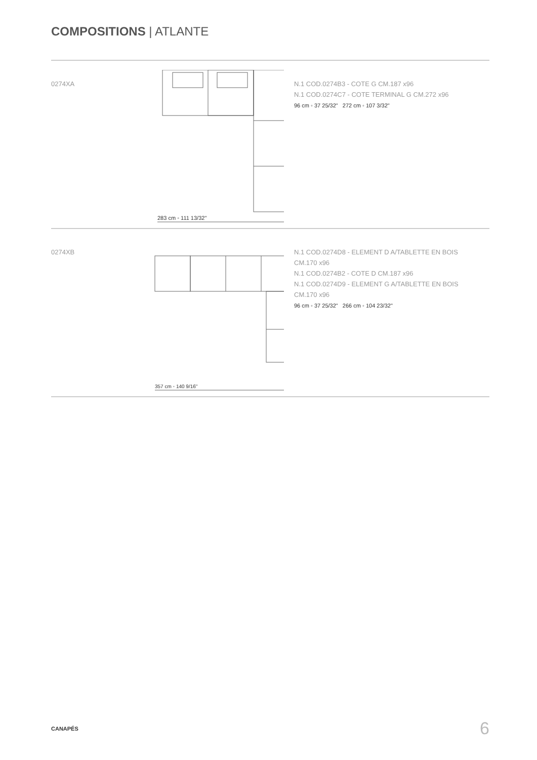COMPOSITIONS | ATLANTE
0274XA
283 cm ◦ 111 13/32"
N.1 COD.0274B3 - COTE G CM.187 x96
N.1 COD.0274C7 - COTE TERMINAL G CM.272 x96
96 cm ◦ 37 25/32" 272 cm ◦ 107 3/32"
0274XB
357 cm ◦ 140 9/16"
N.1 COD.0274D8 - ELEMENT D A/TABLETTE EN BOIS
CM.170 x96
N.1 COD.0274B2 - COTE D CM.187 x96
N.1 COD.0274D9 - ELEMENT G A/TABLETTE EN BOIS
CM.170 x96
96 cm ◦ 37 25/32" 266 cm ◦ 104 23/32"
CANAPÉS 6